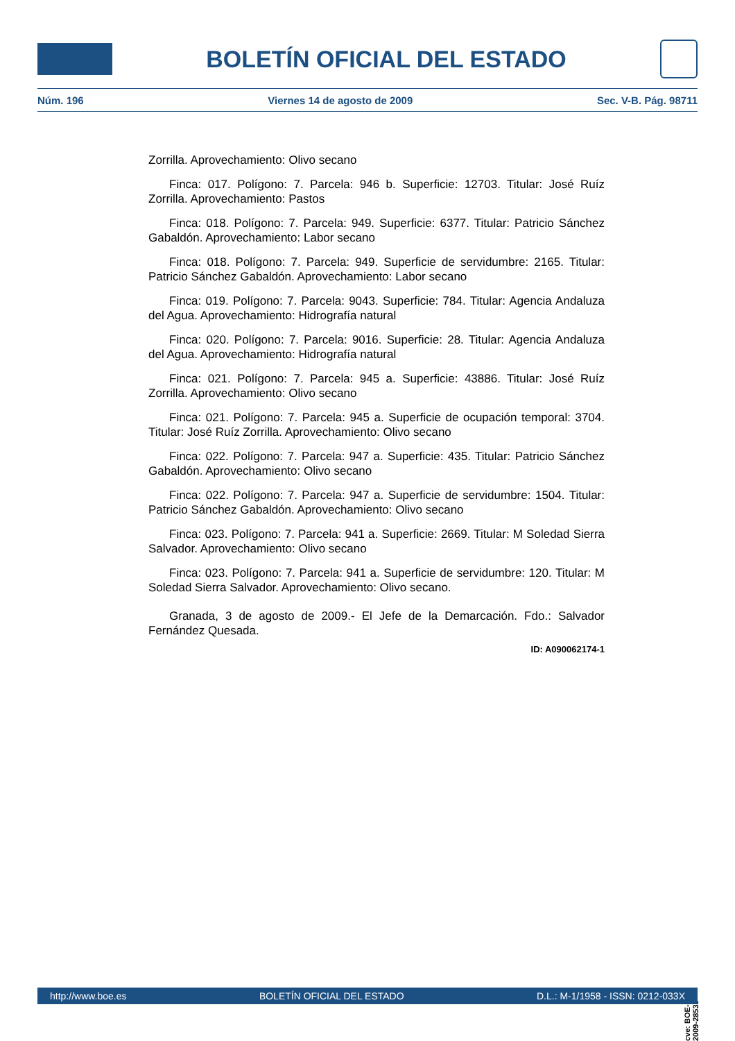BOLETÍN OFICIAL DEL ESTADO
Núm. 196 Viernes 14 de agosto de 2009 Sec. V-B. Pág. 98711
Zorrilla. Aprovechamiento: Olivo secano
Finca: 017. Polígono: 7. Parcela: 946 b. Superficie: 12703. Titular: José Ruíz Zorrilla. Aprovechamiento: Pastos
Finca: 018. Polígono: 7. Parcela: 949. Superficie: 6377. Titular: Patricio Sánchez Gabaldón. Aprovechamiento: Labor secano
Finca: 018. Polígono: 7. Parcela: 949. Superficie de servidumbre: 2165. Titular: Patricio Sánchez Gabaldón. Aprovechamiento: Labor secano
Finca: 019. Polígono: 7. Parcela: 9043. Superficie: 784. Titular: Agencia Andaluza del Agua. Aprovechamiento: Hidrografía natural
Finca: 020. Polígono: 7. Parcela: 9016. Superficie: 28. Titular: Agencia Andaluza del Agua. Aprovechamiento: Hidrografía natural
Finca: 021. Polígono: 7. Parcela: 945 a. Superficie: 43886. Titular: José Ruíz Zorrilla. Aprovechamiento: Olivo secano
Finca: 021. Polígono: 7. Parcela: 945 a. Superficie de ocupación temporal: 3704. Titular: José Ruíz Zorrilla. Aprovechamiento: Olivo secano
Finca: 022. Polígono: 7. Parcela: 947 a. Superficie: 435. Titular: Patricio Sánchez Gabaldón. Aprovechamiento: Olivo secano
Finca: 022. Polígono: 7. Parcela: 947 a. Superficie de servidumbre: 1504. Titular: Patricio Sánchez Gabaldón. Aprovechamiento: Olivo secano
Finca: 023. Polígono: 7. Parcela: 941 a. Superficie: 2669. Titular: M Soledad Sierra Salvador. Aprovechamiento: Olivo secano
Finca: 023. Polígono: 7. Parcela: 941 a. Superficie de servidumbre: 120. Titular: M Soledad Sierra Salvador. Aprovechamiento: Olivo secano.
Granada, 3 de agosto de 2009.- El Jefe de la Demarcación. Fdo.: Salvador Fernández Quesada.
ID: A090062174-1
cve: BOE-B-2009-28535
http://www.boe.es BOLETÍN OFICIAL DEL ESTADO D.L.: M-1/1958 - ISSN: 0212-033X